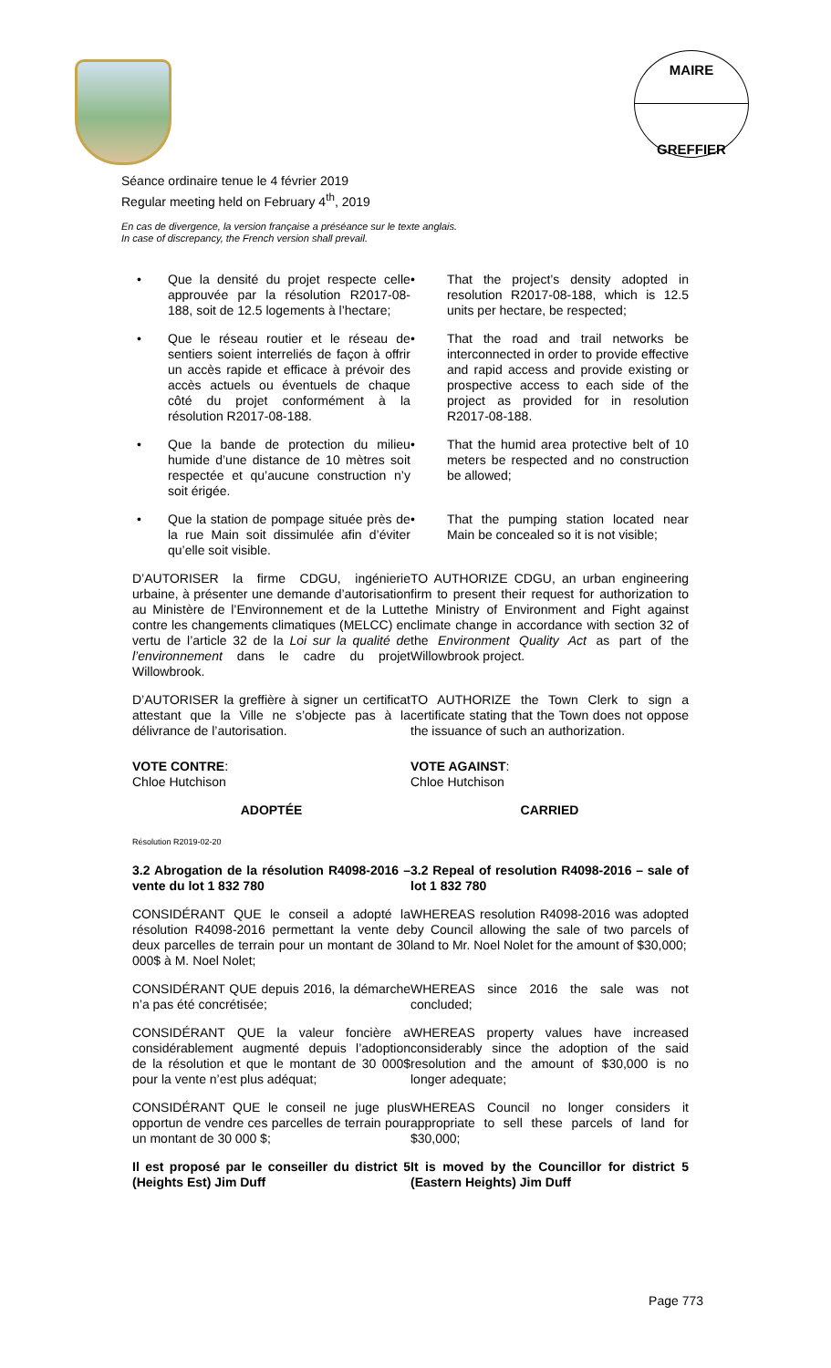MAIRE
GREFFIER
Séance ordinaire tenue le 4 février 2019
Regular meeting held on February 4<sup>th</sup>, 2019
En cas de divergence, la version française a préséance sur le texte anglais.
In case of discrepancy, the French version shall prevail.
• Que la densité du projet respecte celle approuvée par la résolution R2017-08-188, soit de 12.5 logements à l’hectare;
• That the project’s density adopted in resolution R2017-08-188, which is 12.5 units per hectare, be respected;
• Que le réseau routier et le réseau de sentiers soient interreliés de façon à offrir un accès rapide et efficace à prévoir des accès actuels ou éventuels de chaque côté du projet conformément à la résolution R2017-08-188.
• That the road and trail networks be interconnected in order to provide effective and rapid access and provide existing or prospective access to each side of the project as provided for in resolution R2017-08-188.
• Que la bande de protection du milieu humide d’une distance de 10 mètres soit respectée et qu’aucune construction n’y soit érigée.
• That the humid area protective belt of 10 meters be respected and no construction be allowed;
• Que la station de pompage située près de la rue Main soit dissimulée afin d’éviter qu’elle soit visible.
• That the pumping station located near Main be concealed so it is not visible;
D’AUTORISER la firme CDGU, ingénierie urbaine, à présenter une demande d’autorisation au Ministère de l’Environnement et de la Lutte contre les changements climatiques (MELCC) en vertu de l’article 32 de la Loi sur la qualité de l’environnement dans le cadre du projet Willowbrook.
TO AUTHORIZE CDGU, an urban engineering firm to present their request for authorization to the Ministry of Environment and Fight against climate change in accordance with section 32 of the Environment Quality Act as part of the Willowbrook project.
D’AUTORISER la greffière à signer un certificat attestant que la Ville ne s’objecte pas à la délivrance de l’autorisation.
TO AUTHORIZE the Town Clerk to sign a certificate stating that the Town does not oppose the issuance of such an authorization.
VOTE CONTRE:
Chloe Hutchison
VOTE AGAINST:
Chloe Hutchison
ADOPTÉE CARRIED
Résolution R2019-02-20
3.2 Abrogation de la résolution R4098-2016 – vente du lot 1 832 780
3.2 Repeal of resolution R4098-2016 – sale of lot 1 832 780
CONSIDÉRANT QUE le conseil a adopté la résolution R4098-2016 permettant la vente de deux parcelles de terrain pour un montant de 30 000$ à M. Noel Nolet;
WHEREAS resolution R4098-2016 was adopted by Council allowing the sale of two parcels of land to Mr. Noel Nolet for the amount of $30,000;
CONSIDÉRANT QUE depuis 2016, la démarche n’a pas été concrétisée;
WHEREAS since 2016 the sale was not concluded;
CONSIDÉRANT QUE la valeur foncière a considérablement augmenté depuis l’adoption de la résolution et que le montant de 30 000$ pour la vente n’est plus adéquat;
WHEREAS property values have increased considerably since the adoption of the said resolution and the amount of $30,000 is no longer adequate;
CONSIDÉRANT QUE le conseil ne juge plus opportun de vendre ces parcelles de terrain pour un montant de 30 000 $;
WHEREAS Council no longer considers it appropriate to sell these parcels of land for $30,000;
Il est proposé par le conseiller du district 5 (Heights Est) Jim Duff
It is moved by the Councillor for district 5 (Eastern Heights) Jim Duff
Page 773